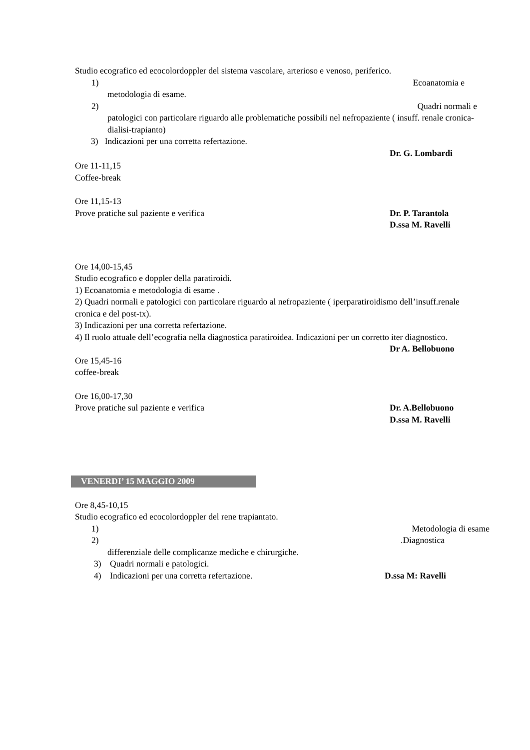Studio ecografico ed ecocolordoppler del sistema vascolare, arterioso e venoso, periferico.
1) Ecoanatomia e
metodologia di esame.
2) Quadri normali e
patologici con particolare riguardo alle problematiche possibili nel nefropaziente ( insuff. renale cronica-dialisi-trapianto)
3) Indicazioni per una corretta refertazione.
Dr. G. Lombardi
Ore 11-11,15
Coffee-break
Ore 11,15-13
Prove pratiche sul paziente e verifica Dr. P. Tarantola
D.ssa M. Ravelli
Ore 14,00-15,45
Studio ecografico e doppler della paratiroidi.
1) Ecoanatomia e metodologia di esame .
2) Quadri normali e patologici con particolare riguardo al nefropaziente ( iperparatiroidismo dell’insuff.renale cronica e del post-tx).
3) Indicazioni per una corretta refertazione.
4) Il ruolo attuale dell’ecografia nella diagnostica paratiroidea. Indicazioni per un corretto iter diagnostico.
Dr A. Bellobuono
Ore 15,45-16
coffee-break
Ore 16,00-17,30
Prove pratiche sul paziente e verifica Dr. A.Bellobuono
D.ssa M. Ravelli
VENERDI’ 15 MAGGIO 2009
Ore 8,45-10,15
Studio ecografico ed ecocolordoppler del rene trapiantato.
1) Metodologia di esame
2).Diagnostica
differenziale delle complicanze mediche e chirurgiche.
3) Quadri normali e patologici.
4) Indicazioni per una corretta refertazione. D.ssa M: Ravelli